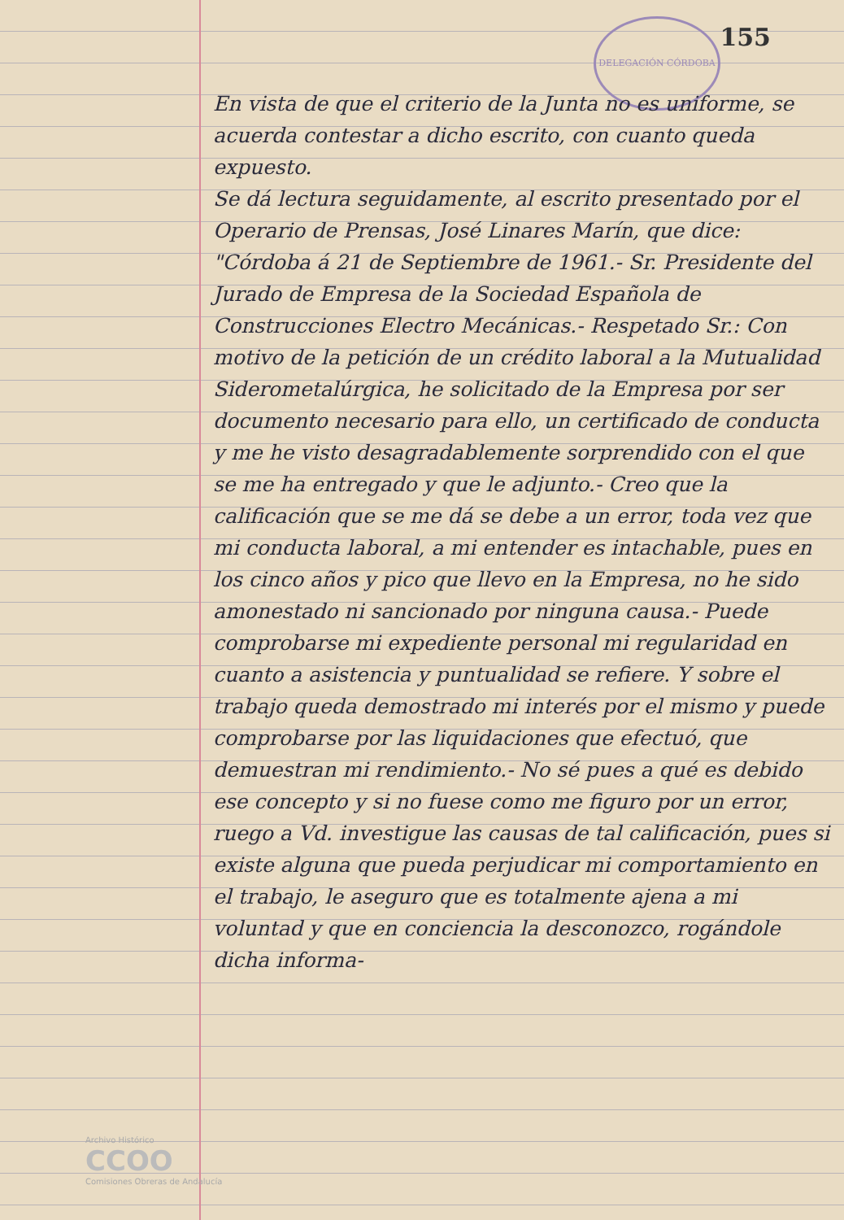DELEGACIÓN CÓRDOBA
155
En vista de que el criterio de la Junta no es uniforme, se acuerda contestar a dicho escrito, con cuanto queda expuesto.
Se dá lectura seguidamente, al escrito presentado por el Operario de Prensas, José Linares Marín, que dice: "Córdoba á 21 de Septiembre de 1961.- Sr. Presidente del Jurado de Empresa de la Sociedad Española de Construcciones Electro Mecánicas.- Respetado Sr.: Con motivo de la petición de un crédito laboral a la Mutualidad Siderometalúrgica, he solicitado de la Empresa por ser documento necesario para ello, un certificado de conducta y me he visto desagradablemente sorprendido con el que se me ha entregado y que le adjunto.- Creo que la calificación que se me dá se debe a un error, toda vez que mi conducta laboral, a mi entender es intachable, pues en los cinco años y pico que llevo en la Empresa, no he sido amonestado ni sancionado por ninguna causa.- Puede comprobarse mi expediente personal mi regularidad en cuanto a asistencia y puntualidad se refiere. Y sobre el trabajo queda demostrado mi interés por el mismo y puede comprobarse por las liquidaciones que efectuó, que demuestran mi rendimiento.- No sé pues a qué es debido ese concepto y si no fuese como me figuro por un error, ruego a Vd. investigue las causas de tal calificación, pues si existe alguna que pueda perjudicar mi comportamiento en el trabajo, le aseguro que es totalmente ajena a mi voluntad y que en conciencia la desconozco, rogándole dicha informa-
Archivo Histórico
CCOO
Comisiones Obreras de Andalucía